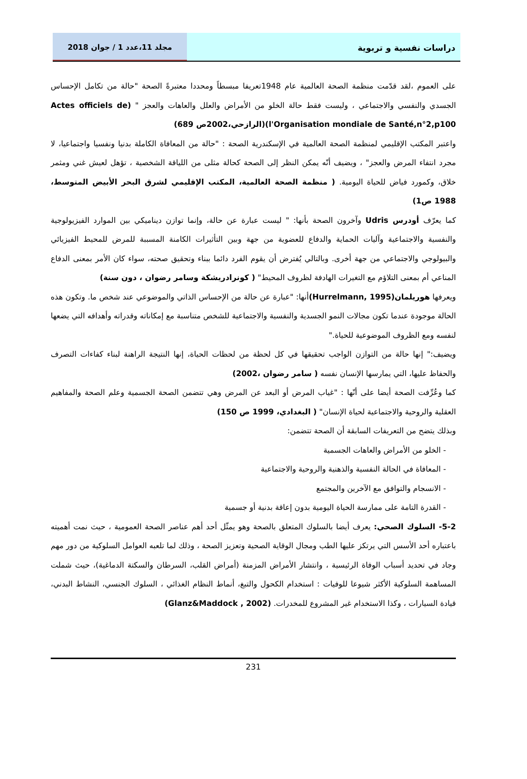دراسات نفسية و تربوية مجلد 11،عدد 1 / جوان 2018
على العموم ،لقد قدّمت منظمة الصحة العالمية عام 1948تعريفا مبسطاً ومحددا معتبرةً الصحة "حالة من تكامل الإحساس الجسدي والنفسي والاجتماعي ، وليست فقط حالة الخلو من الأمراض والعلل والعاهات والعجز " (Actes officiels de l'Organisation mondiale de Santé,n°2,p100)(الرازحي،2002ص 689)
واعتبر المكتب الإقليمي لمنظمة الصحة العالمية في الإسكندرية الصحة : "حالة من المعافاة الكاملة بدنيا ونفسيا واجتماعيا، لا مجرد انتفاء المرض والعجز" ، ويضيف أنّه يمكن النظر إلى الصحة كحالة مثلى من اللياقة الشخصية ، تؤهل لعيش غني ومثمر خلاق، وكمورد فياض للحياة اليومية. ( منظمة الصحة العالمية، المكتب الإقليمي لشرق البحر الأبيض المتوسط، 1988 ص1)
كما يعرّف أودرس Udris وآخرون الصحة بأنها: " ليست عبارة عن حالة، وإنما توازن ديناميكي بين الموارد الفيزيولوجية والنفسية والاجتماعية وآليات الحماية والدفاع للعضوية من جهة وبين التأثيرات الكامنة المسببة للمرض للمحيط الفيزيائي والبيولوجي والاجتماعي من جهة أخرى. وبالتالي يُفترض أن يقوم الفرد دائما ببناء وتحقيق صحته، سواء كان الأمر بمعنى الدفاع المناعي أم بمعنى التلاؤم مع التغيرات الهادفة لظروف المحيط" ( كونرادريشكة وسامر رضوان ، دون سنة)
ويعرفها هوريلمان(Hurrelmann, 1995) أنها: "عبارة عن حالة من الإحساس الذاتي والموضوعي عند شخص ما. وتكون هذه الحالة موجودة عندما تكون مجالات النمو الجسدية والنفسية والاجتماعية للشخص متناسبة مع إمكاناته وقدراته وأهدافه التي يضعها لنفسه ومع الظروف الموضوعية للحياة."
ويضيف:" إنها حالة من التوازن الواجب تحقيقها في كل لحظة من لحظات الحياة، إنها النتيجة الراهنة لبناء كفاءات التصرف والحفاظ عليها، التي يمارسها الإنسان نفسه ( سامر رضوان ،2002)
كما وعُرِّفت الصحة أيضا على أنّها : "غياب المرض أو البعد عن المرض وهي تتضمن الصحة الجسمية وعلم الصحة والمفاهيم العقلية والروحية والاجتماعية لحياة الإنسان" ( البغدادي، 1999 ص 150)
وبذلك يتضح من التعريفات السابقة أن الصحة تتضمن:
- الخلو من الأمراض والعاهات الجسمية
- المعافاة في الحالة النفسية والذهنية والروحية والاجتماعية
- الانسجام والتوافق مع الآخرين والمجتمع
- القدرة التامة على ممارسة الحياة اليومية بدون إعاقة بدنية أو جسمية
5-2- السلوك الصحي: يعرف أيضا بالسلوك المتعلق بالصحة وهو يمثّل أحد أهم عناصر الصحة العمومية ، حيث نمت أهميته باعتباره أحد الأسس التي يرتكز عليها الطب ومجال الوقاية الصحية وتعزيز الصحة ، وذلك لما تلعبه العوامل السلوكية من دور مهم وجاد في تحديد أسباب الوفاة الرئيسية ، وانتشار الأمراض المزمنة (أمراض القلب، السرطان والسكتة الدماغية)، حيث شملت المساهمة السلوكية الأكثر شيوعا للوفيات : استخدام الكحول والتبغ، أنماط النظام الغذائي ، السلوك الجنسي، النشاط البدني، قيادة السيارات ، وكذا الاستخدام غير المشروع للمخدرات. (Glanz&Maddock , 2002)
231